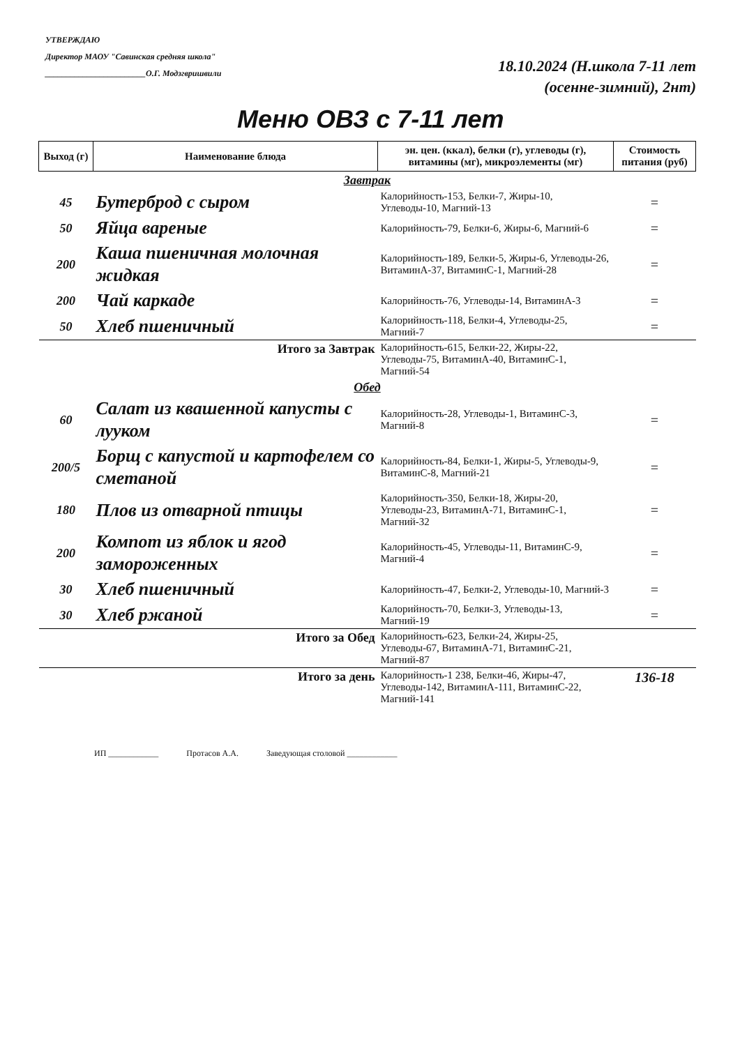УТВЕРЖДАЮ
Директор МАОУ "Савинская средняя школа"
________________________О.Г. Модзгвришвили
18.10.2024 (Н.школа 7-11 лет
(осенне-зимний), 2нт)
Меню ОВЗ с 7-11 лет
| Выход (г) | Наименование блюда | эн. цен. (ккал), белки (г), углеводы (г), витамины (мг), микроэлементы (мг) | Стоимость питания (руб) |
| --- | --- | --- | --- |
| Завтрак | | | |
| 45 | Бутерброд с сыром | Калорийность-153, Белки-7, Жиры-10, Углеводы-10, Магний-13 | = |
| 50 | Яйца вареные | Калорийность-79, Белки-6, Жиры-6, Магний-6 | = |
| 200 | Каша пшеничная молочная жидкая | Калорийность-189, Белки-5, Жиры-6, Углеводы-26, ВитаминА-37, ВитаминС-1, Магний-28 | = |
| 200 | Чай каркаде | Калорийность-76, Углеводы-14, ВитаминА-3 | = |
| 50 | Хлеб пшеничный | Калорийность-118, Белки-4, Углеводы-25, Магний-7 | = |
| Итого за Завтрак | | Калорийность-615, Белки-22, Жиры-22, Углеводы-75, ВитаминА-40, ВитаминС-1, Магний-54 | |
| Обед | | | |
| 60 | Салат из квашенной капусты с лууком | Калорийность-28, Углеводы-1, ВитаминС-3, Магний-8 | = |
| 200/5 | Борщ с капустой и картофелем со сметаной | Калорийность-84, Белки-1, Жиры-5, Углеводы-9, ВитаминС-8, Магний-21 | = |
| 180 | Плов из отварной птицы | Калорийность-350, Белки-18, Жиры-20, Углеводы-23, ВитаминА-71, ВитаминС-1, Магний-32 | = |
| 200 | Компот из яблок и ягод замороженных | Калорийность-45, Углеводы-11, ВитаминС-9, Магний-4 | = |
| 30 | Хлеб пшеничный | Калорийность-47, Белки-2, Углеводы-10, Магний-3 | = |
| 30 | Хлеб ржаной | Калорийность-70, Белки-3, Углеводы-13, Магний-19 | = |
| Итого за Обед | | Калорийность-623, Белки-24, Жиры-25, Углеводы-67, ВитаминА-71, ВитаминС-21, Магний-87 | |
| Итого за день | | Калорийность-1 238, Белки-46, Жиры-47, Углеводы-142, ВитаминА-111, ВитаминС-22, Магний-141 | 136-18 |
ИП ____________ Протасов А.А. Заведующая столовой ____________